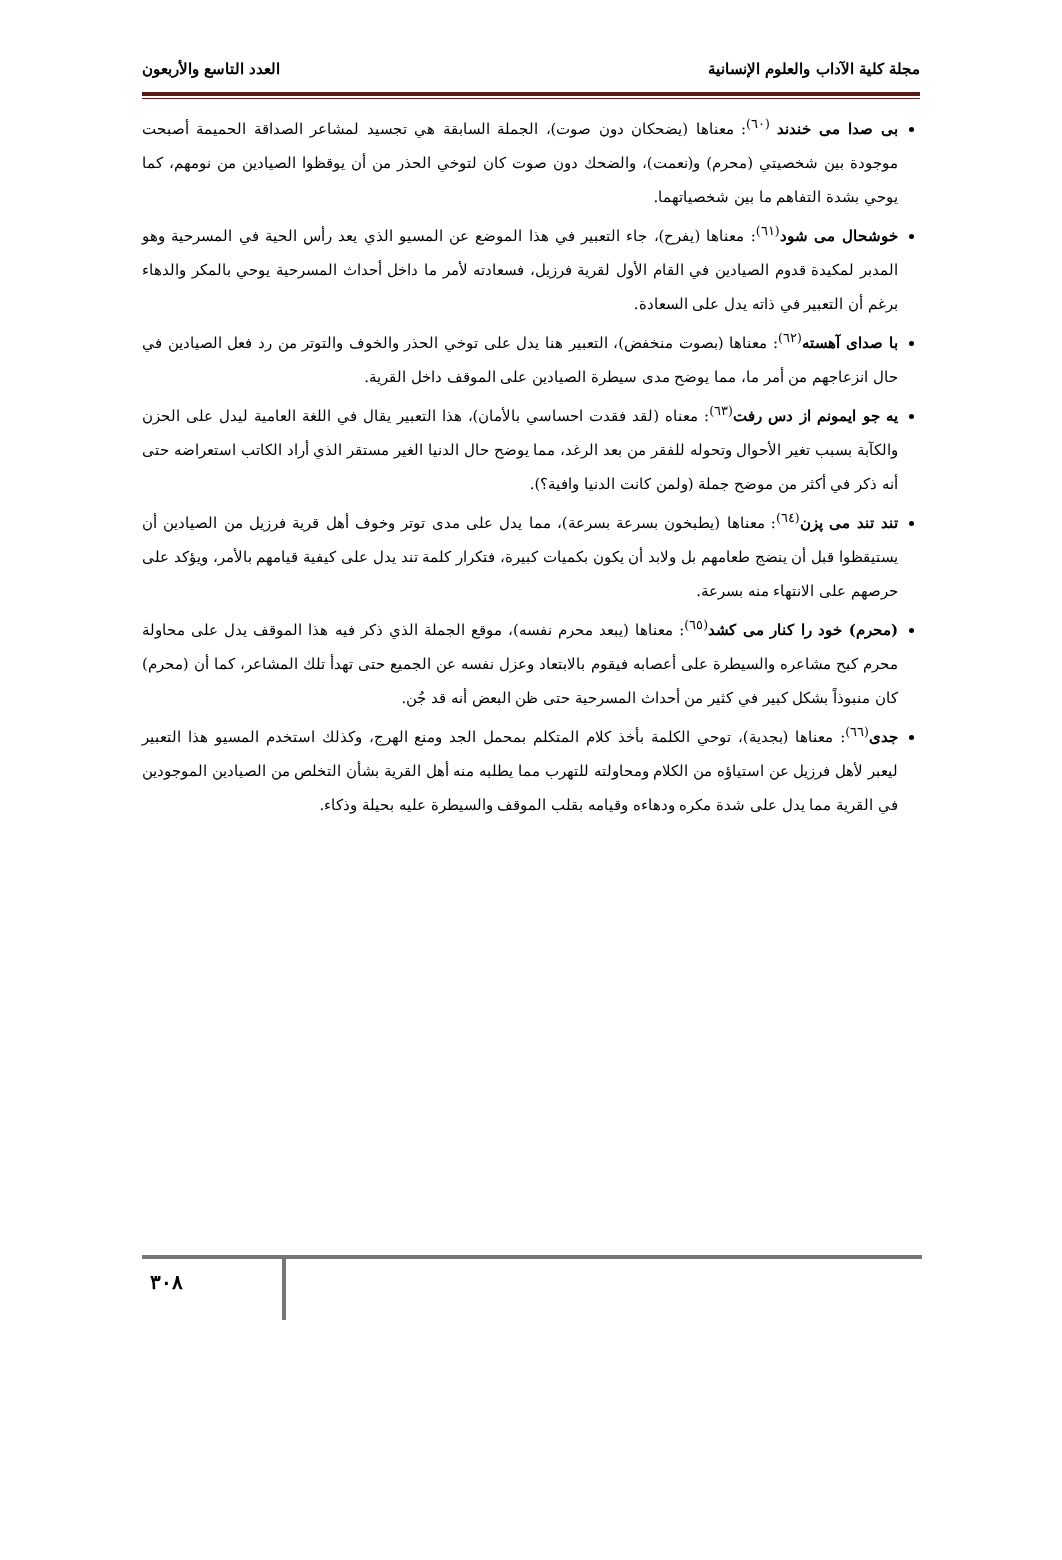مجلة كلية الآداب والعلوم الإنسانية العدد التاسع والأربعون
بى صدا مى خندند <sup>(٦٠)</sup>: معناها (يضحكان دون صوت)، الجملة السابقة هي تجسيد لمشاعر الصداقة الحميمة أصبحت موجودة بين شخصيتي (محرم) و(نعمت)، والضحك دون صوت كان لتوخي الحذر من أن يوقظوا الصيادين من نومهم، كما يوحي بشدة التفاهم ما بين شخصياتهما.
خوشحال مى شود<sup>(٦١)</sup>: معناها (يفرح)، جاء التعبير في هذا الموضع عن المسيو الذي يعد رأس الحية في المسرحية وهو المدبر لمكيدة قدوم الصيادين في القام الأول لقرية فرزيل، فسعادته لأمر ما داخل أحداث المسرحية يوحي بالمكر والدهاء برغم أن التعبير في ذاته يدل على السعادة.
با صداى آهسته<sup>(٦٢)</sup>: معناها (بصوت منخفض)، التعبير هنا يدل على توخي الحذر والخوف والتوتر من رد فعل الصيادين في حال انزعاجهم من أمر ما، مما يوضح مدى سيطرة الصيادين على الموقف داخل القرية.
يه جو ايمونم از دس رفت<sup>(٦٣)</sup>: معناه (لقد فقدت احساسي بالأمان)، هذا التعبير يقال في اللغة العامية ليدل على الحزن والكآبة بسبب تغير الأحوال وتحوله للفقر من بعد الرغد، مما يوضح حال الدنيا الغير مستقر الذي أراد الكاتب استعراضه حتى أنه ذكر في أكثر من موضح جملة (ولمن كانت الدنيا وافية؟).
تند تند مى پزن<sup>(٦٤)</sup>: معناها (يطبخون بسرعة بسرعة)، مما يدل على مدى توتر وخوف أهل قرية فرزيل من الصيادين أن يستيقظوا قبل أن ينضج طعامهم بل ولابد أن يكون بكميات كبيرة، فتكرار كلمة تند يدل على كيفية قيامهم بالأمر، ويؤكد على حرصهم على الانتهاء منه بسرعة.
(محرم) خود را كنار مى كشد<sup>(٦٥)</sup>: معناها (يبعد محرم نفسه)، موقع الجملة الذي ذكر فيه هذا الموقف يدل على محاولة محرم كبح مشاعره والسيطرة على أعصابه فيقوم بالابتعاد وعزل نفسه عن الجميع حتى تهدأ تلك المشاعر، كما أن (محرم) كان منبوذاً بشكل كبير في كثير من أحداث المسرحية حتى ظن البعض أنه قد جُن.
جدى<sup>(٦٦)</sup>: معناها (بجدية)، توحي الكلمة بأخذ كلام المتكلم بمحمل الجد ومنع الهرج، وكذلك استخدم المسيو هذا التعبير ليعبر لأهل فرزيل عن استياؤه من الكلام ومحاولته للتهرب مما يطلبه منه أهل القرية بشأن التخلص من الصيادين الموجودين في القرية مما يدل على شدة مكره ودهاءه وقيامه بقلب الموقف والسيطرة عليه بحيلة وذكاء.
٣٠٨